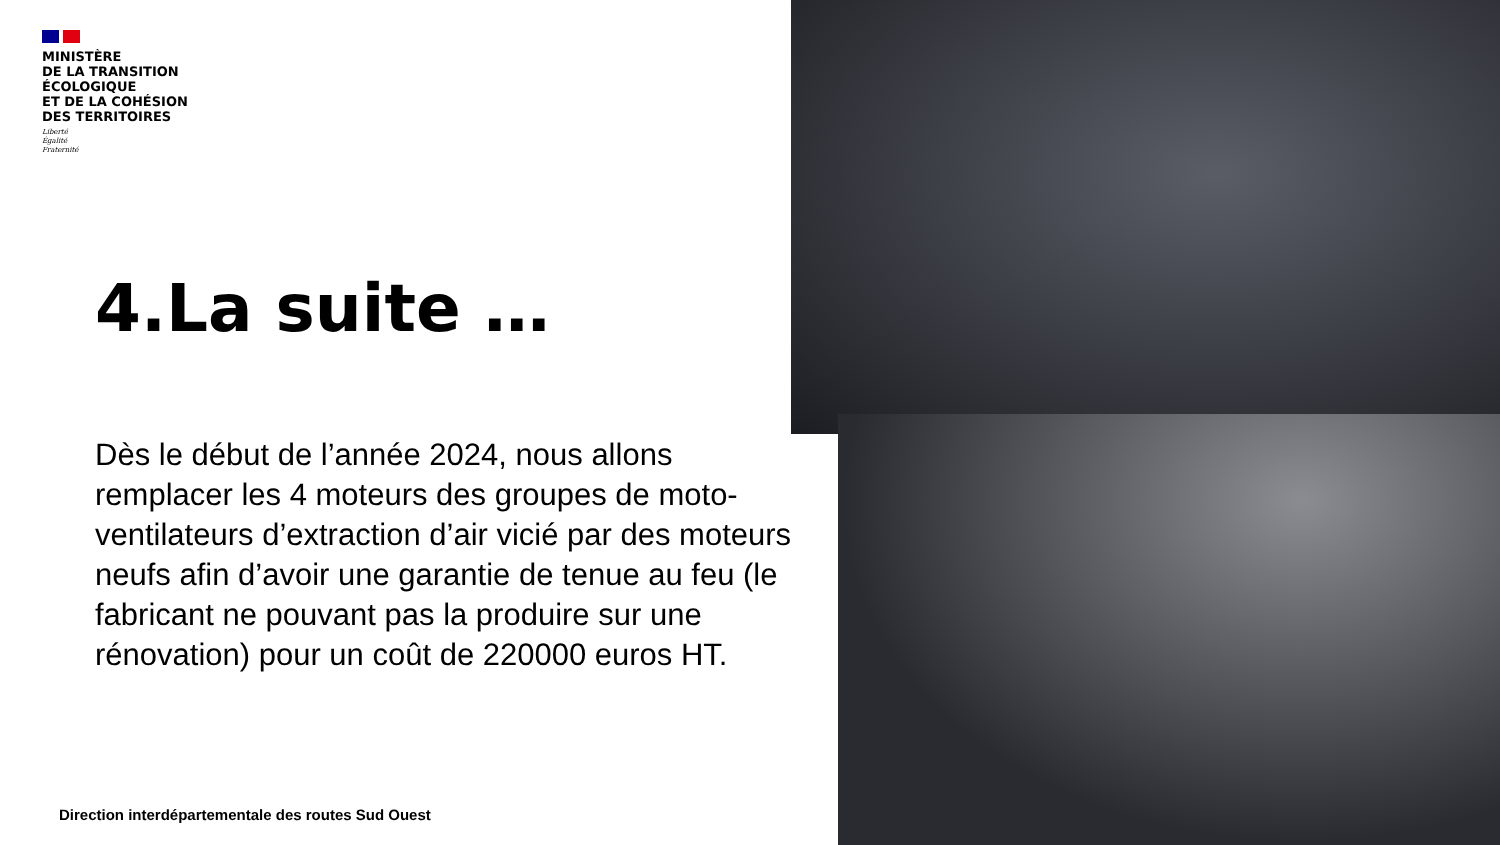MINISTÈRE
DE LA TRANSITION
ÉCOLOGIQUE
ET DE LA COHÉSION
DES TERRITOIRES
Liberté
Égalité
Fraternité
4.La suite …
Dès le début de l’année 2024, nous allons remplacer les 4 moteurs des groupes de moto-ventilateurs d’extraction d’air vicié par des moteurs neufs afin d’avoir une garantie de tenue au feu (le fabricant ne pouvant pas la produire sur une rénovation) pour un coût de 220000 euros HT.
Direction interdépartementale des routes Sud Ouest